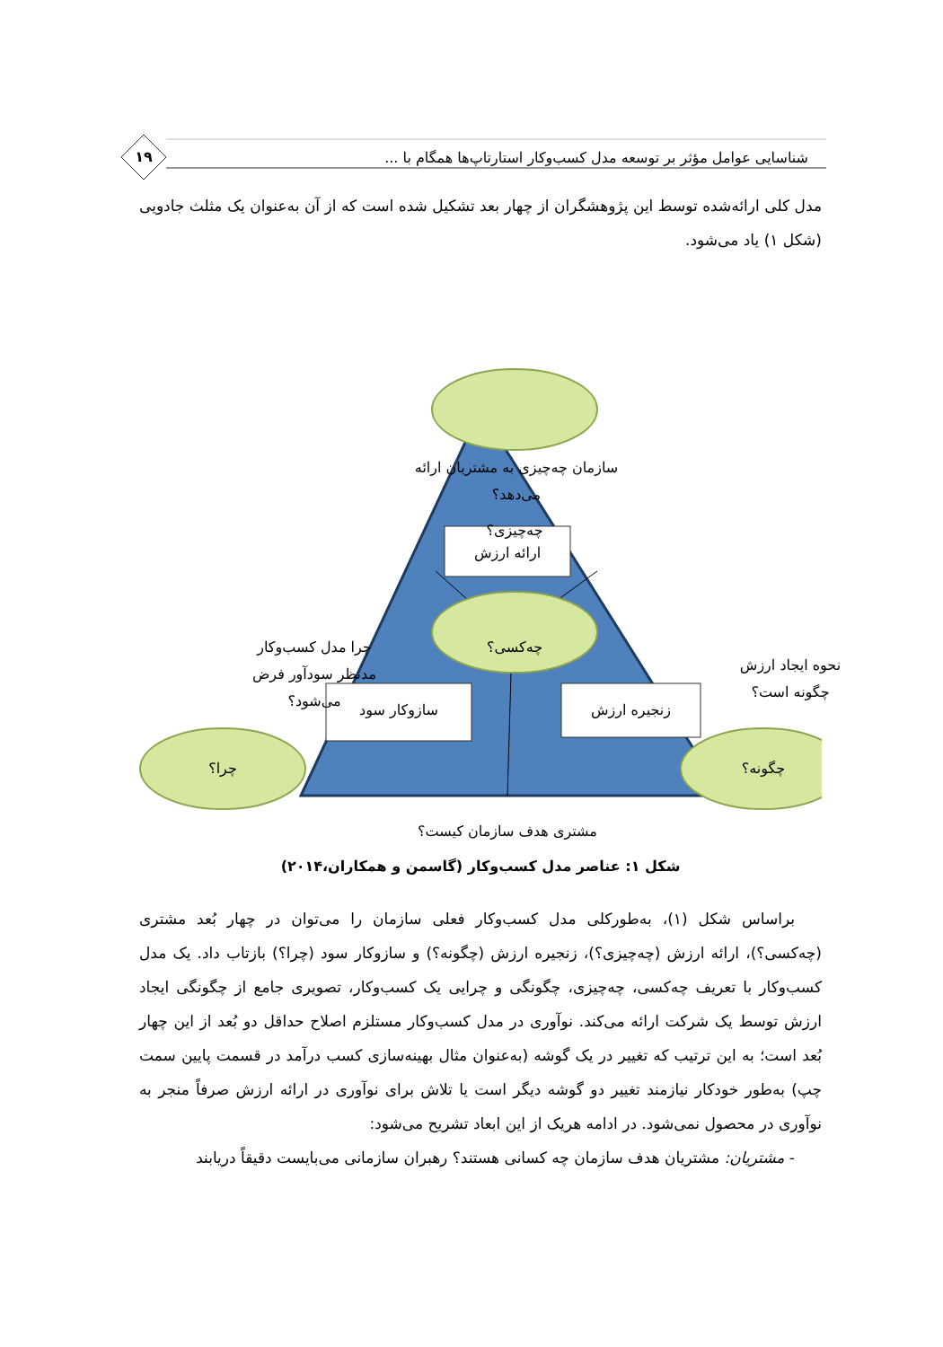شناسایی عوامل مؤثر بر توسعه مدل کسب‌وکار استارتاپ‌ها همگام با ... ۱۹
مدل کلی ارائه‌شده توسط این پژوهشگران از چهار بعد تشکیل شده است که از آن به‌عنوان یک مثلث جادویی (شکل ۱) یاد می‌شود.
سازمان چه‌چیزی به مشتریان ارائه می‌دهد؟
چه‌چیزی؟
ارائه ارزش
چرا مدل کسب‌وکار
مدنظر سودآور فرض
می‌شود؟
نحوه ایجاد ارزش
چگونه است؟
چه‌کسی؟
زنجیره ارزش
سازوکار سود
چرا؟ چگونه؟
مشتری هدف سازمان کیست؟
شکل ۱: عناصر مدل کسب‌وکار (گاسمن و همکاران،۲۰۱۴)
براساس شکل (۱)، به‌طورکلی مدل کسب‌وکار فعلی سازمان را می‌توان در چهار بُعد مشتری (چه‌کسی؟)، ارائه ارزش (چه‌چیزی؟)، زنجیره ارزش (چگونه؟) و سازوکار سود (چرا؟) بازتاب داد. یک مدل کسب‌وکار با تعریف چه‌کسی، چه‌چیزی، چگونگی و چرایی یک کسب‌وکار، تصویری جامع از چگونگی ایجاد ارزش توسط یک شرکت ارائه می‌کند. نوآوری در مدل کسب‌وکار مستلزم اصلاح حداقل دو بُعد از این چهار بُعد است؛ به این ترتیب که تغییر در یک گوشه (به‌عنوان مثال بهینه‌سازی کسب درآمد در قسمت پایین سمت چپ) به‌طور خودکار نیازمند تغییر دو گوشه دیگر است یا تلاش برای نوآوری در ارائه ارزش صرفاً منجر به نوآوری در محصول نمی‌شود. در ادامه هریک از این ابعاد تشریح می‌شود:
- مشتریان: مشتریان هدف سازمان چه کسانی هستند؟ رهبران سازمانی می‌بایست دقیقاً دریابند